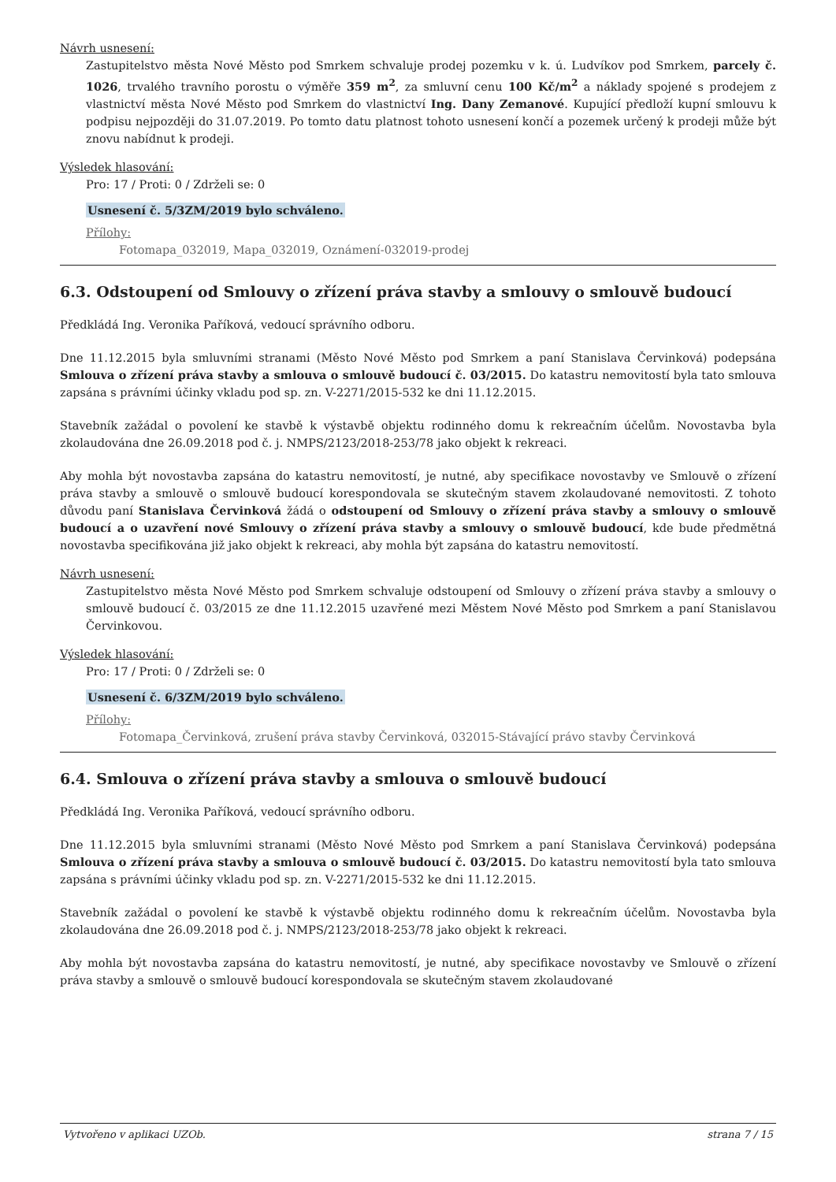Návrh usnesení:
Zastupitelstvo města Nové Město pod Smrkem schvaluje prodej pozemku v k. ú. Ludvíkov pod Smrkem, parcely č. 1026, trvalého travního porostu o výměře 359 m<sup>2</sup>, za smluvní cenu 100 Kč/m<sup>2</sup> a náklady spojené s prodejem z vlastnictví města Nové Město pod Smrkem do vlastnictví Ing. Dany Zemanové. Kupující předloží kupní smlouvu k podpisu nejpozději do 31.07.2019. Po tomto datu platnost tohoto usnesení končí a pozemek určený k prodeji může být znovu nabídnut k prodeji.
Výsledek hlasování:
Pro: 17 / Proti: 0 / Zdrželi se: 0
Usnesení č. 5/3ZM/2019 bylo schváleno.
Přílohy:
Fotomapa_032019, Mapa_032019, Oznámení-032019-prodej
6.3. Odstoupení od Smlouvy o zřízení práva stavby a smlouvy o smlouvě budoucí
Předkládá Ing. Veronika Paříková, vedoucí správního odboru.
Dne 11.12.2015 byla smluvními stranami (Město Nové Město pod Smrkem a paní Stanislava Červinková) podepsána Smlouva o zřízení práva stavby a smlouva o smlouvě budoucí č. 03/2015. Do katastru nemovitostí byla tato smlouva zapsána s právními účinky vkladu pod sp. zn. V-2271/2015-532 ke dni 11.12.2015.
Stavebník zažádal o povolení ke stavbě k výstavbě objektu rodinného domu k rekreačním účelům. Novostavba byla zkolaudována dne 26.09.2018 pod č. j. NMPS/2123/2018-253/78 jako objekt k rekreaci.
Aby mohla být novostavba zapsána do katastru nemovitostí, je nutné, aby specifikace novostavby ve Smlouvě o zřízení práva stavby a smlouvě o smlouvě budoucí korespondovala se skutečným stavem zkolaudované nemovitosti. Z tohoto důvodu paní Stanislava Červinková žádá o odstoupení od Smlouvy o zřízení práva stavby a smlouvy o smlouvě budoucí a o uzavření nové Smlouvy o zřízení práva stavby a smlouvy o smlouvě budoucí, kde bude předmětná novostavba specifikována již jako objekt k rekreaci, aby mohla být zapsána do katastru nemovitostí.
Návrh usnesení:
Zastupitelstvo města Nové Město pod Smrkem schvaluje odstoupení od Smlouvy o zřízení práva stavby a smlouvy o smlouvě budoucí č. 03/2015 ze dne 11.12.2015 uzavřené mezi Městem Nové Město pod Smrkem a paní Stanislavou Červinkovou.
Výsledek hlasování:
Pro: 17 / Proti: 0 / Zdrželi se: 0
Usnesení č. 6/3ZM/2019 bylo schváleno.
Přílohy:
Fotomapa_Červinková, zrušení práva stavby Červinková, 032015-Stávající právo stavby Červinková
6.4. Smlouva o zřízení práva stavby a smlouva o smlouvě budoucí
Předkládá Ing. Veronika Paříková, vedoucí správního odboru.
Dne 11.12.2015 byla smluvními stranami (Město Nové Město pod Smrkem a paní Stanislava Červinková) podepsána Smlouva o zřízení práva stavby a smlouva o smlouvě budoucí č. 03/2015. Do katastru nemovitostí byla tato smlouva zapsána s právními účinky vkladu pod sp. zn. V-2271/2015-532 ke dni 11.12.2015.
Stavebník zažádal o povolení ke stavbě k výstavbě objektu rodinného domu k rekreačním účelům. Novostavba byla zkolaudována dne 26.09.2018 pod č. j. NMPS/2123/2018-253/78 jako objekt k rekreaci.
Aby mohla být novostavba zapsána do katastru nemovitostí, je nutné, aby specifikace novostavby ve Smlouvě o zřízení práva stavby a smlouvě o smlouvě budoucí korespondovala se skutečným stavem zkolaudované
Vytvořeno v aplikaci UZOb. strana 7 / 15